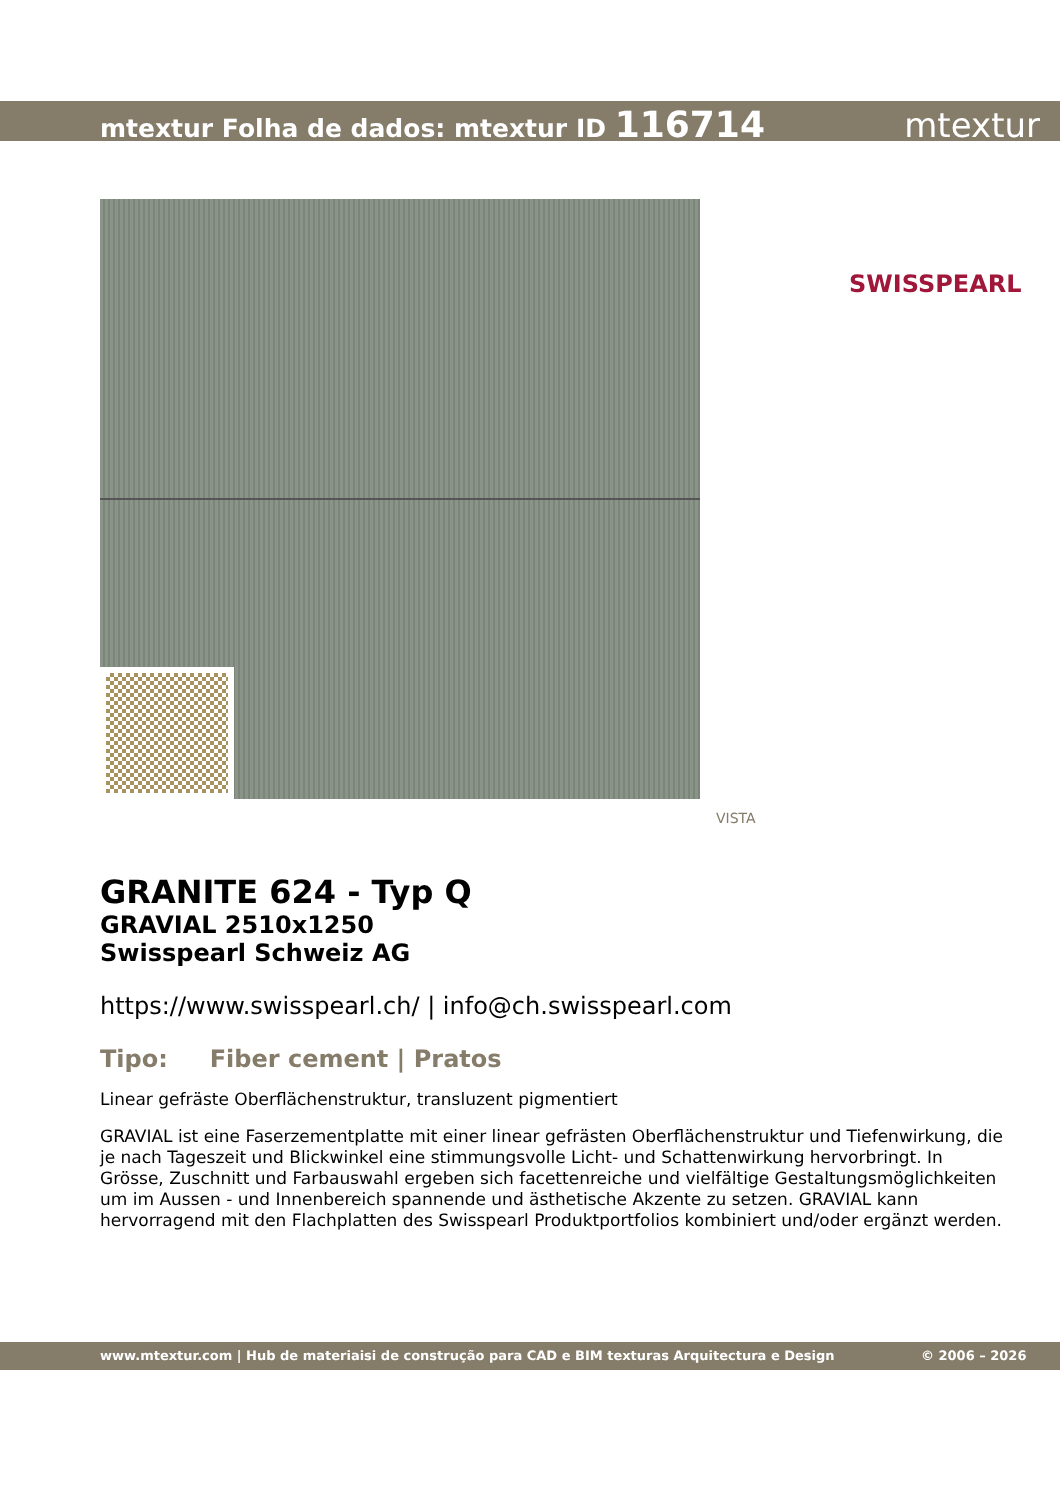mtextur Folha de dados: mtextur ID 116714 mtextur
SWISSPEARL
VISTA
GRANITE 624 - Typ Q
GRAVIAL 2510x1250
Swisspearl Schweiz AG
https://www.swisspearl.ch/ | info@ch.swisspearl.com
Tipo: Fiber cement | Pratos
Linear gefräste Oberflächenstruktur, transluzent pigmentiert
GRAVIAL ist eine Faserzementplatte mit einer linear gefrästen Oberflächenstruktur und Tiefenwirkung, die je nach Tageszeit und Blickwinkel eine stimmungsvolle Licht- und Schattenwirkung hervorbringt. In Grösse, Zuschnitt und Farbauswahl ergeben sich facettenreiche und vielfältige Gestaltungsmöglichkeiten um im Aussen - und Innenbereich spannende und ästhetische Akzente zu setzen. GRAVIAL kann hervorragend mit den Flachplatten des Swisspearl Produktportfolios kombiniert und/oder ergänzt werden.
www.mtextur.com | Hub de materiaisi de construção para CAD e BIM texturas Arquitectura e Design © 2006 – 2026